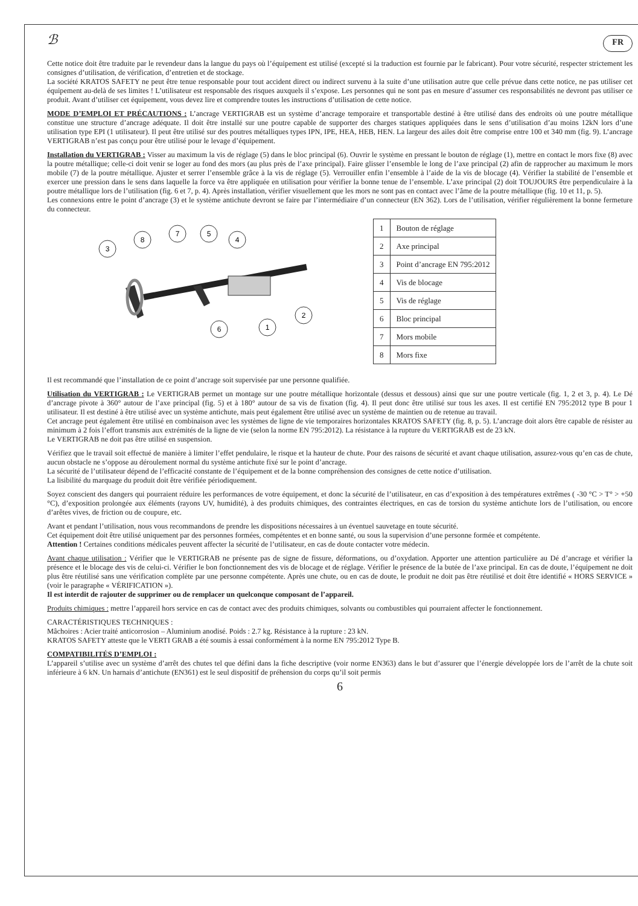ℬ FR
Cette notice doit être traduite par le revendeur dans la langue du pays où l’équipement est utilisé (excepté si la traduction est fournie par le fabricant). Pour votre sécurité, respecter strictement les consignes d’utilisation, de vérification, d’entretien et de stockage.
La société KRATOS SAFETY ne peut être tenue responsable pour tout accident direct ou indirect survenu à la suite d’une utilisation autre que celle prévue dans cette notice, ne pas utiliser cet équipement au-delà de ses limites ! L’utilisateur est responsable des risques auxquels il s’expose. Les personnes qui ne sont pas en mesure d’assumer ces responsabilités ne devront pas utiliser ce produit. Avant d’utiliser cet équipement, vous devez lire et comprendre toutes les instructions d’utilisation de cette notice.
MODE D’EMPLOI ET PRÉCAUTIONS : L’ancrage VERTIGRAB est un système d’ancrage temporaire et transportable destiné à être utilisé dans des endroits où une poutre métallique constitue une structure d’ancrage adéquate. Il doit être installé sur une poutre capable de supporter des charges statiques appliquées dans le sens d’utilisation d’au moins 12kN lors d’une utilisation type EPI (1 utilisateur). Il peut être utilisé sur des poutres métalliques types IPN, IPE, HEA, HEB, HEN. La largeur des ailes doit être comprise entre 100 et 340 mm (fig. 9). L’ancrage VERTIGRAB n’est pas conçu pour être utilisé pour le levage d’équipement.
Installation du VERTIGRAB : Visser au maximum la vis de réglage (5) dans le bloc principal (6). Ouvrir le système en pressant le bouton de réglage (1), mettre en contact le mors fixe (8) avec la poutre métallique; celle-ci doit venir se loger au fond des mors (au plus près de l’axe principal). Faire glisser l’ensemble le long de l’axe principal (2) afin de rapprocher au maximum le mors mobile (7) de la poutre métallique. Ajuster et serrer l’ensemble grâce à la vis de réglage (5). Verrouiller enfin l’ensemble à l’aide de la vis de blocage (4). Vérifier la stabilité de l’ensemble et exercer une pression dans le sens dans laquelle la force va être appliquée en utilisation pour vérifier la bonne tenue de l’ensemble. L’axe principal (2) doit TOUJOURS être perpendiculaire à la poutre métallique lors de l’utilisation (fig. 6 et 7, p. 4). Après installation, vérifier visuellement que les mors ne sont pas en contact avec l’âme de la poutre métallique (fig. 10 et 11, p. 5).
Les connexions entre le point d’ancrage (3) et le système antichute devront se faire par l’intermédiaire d’un connecteur (EN 362). Lors de l’utilisation, vérifier régulièrement la bonne fermeture du connecteur.
3
8
7
5
4
2
6
1
| 1 | Bouton de réglage |
| 2 | Axe principal |
| 3 | Point d’ancrage EN 795:2012 |
| 4 | Vis de blocage |
| 5 | Vis de réglage |
| 6 | Bloc principal |
| 7 | Mors mobile |
| 8 | Mors fixe |
Il est recommandé que l’installation de ce point d’ancrage soit supervisée par une personne qualifiée.
Utilisation du VERTIGRAB : Le VERTIGRAB permet un montage sur une poutre métallique horizontale (dessus et dessous) ainsi que sur une poutre verticale (fig. 1, 2 et 3, p. 4). Le Dé d’ancrage pivote à 360° autour de l’axe principal (fig. 5) et à 180° autour de sa vis de fixation (fig. 4). Il peut donc être utilisé sur tous les axes. Il est certifié EN 795:2012 type B pour 1 utilisateur. Il est destiné à être utilisé avec un système antichute, mais peut également être utilisé avec un système de maintien ou de retenue au travail.
Cet ancrage peut également être utilisé en combinaison avec les systèmes de ligne de vie temporaires horizontales KRATOS SAFETY (fig. 8, p. 5). L’ancrage doit alors être capable de résister au minimum à 2 fois l’effort transmis aux extrémités de la ligne de vie (selon la norme EN 795:2012). La résistance à la rupture du VERTIGRAB est de 23 kN.
Le VERTIGRAB ne doit pas être utilisé en suspension.
Vérifiez que le travail soit effectué de manière à limiter l’effet pendulaire, le risque et la hauteur de chute. Pour des raisons de sécurité et avant chaque utilisation, assurez-vous qu’en cas de chute, aucun obstacle ne s’oppose au déroulement normal du système antichute fixé sur le point d’ancrage.
La sécurité de l’utilisateur dépend de l’efficacité constante de l’équipement et de la bonne compréhension des consignes de cette notice d’utilisation.
La lisibilité du marquage du produit doit être vérifiée périodiquement.
Soyez conscient des dangers qui pourraient réduire les performances de votre équipement, et donc la sécurité de l’utilisateur, en cas d’exposition à des températures extrêmes ( -30 °C > T° > +50 °C), d’exposition prolongée aux éléments (rayons UV, humidité), à des produits chimiques, des contraintes électriques, en cas de torsion du système antichute lors de l’utilisation, ou encore d’arêtes vives, de friction ou de coupure, etc.
Avant et pendant l’utilisation, nous vous recommandons de prendre les dispositions nécessaires à un éventuel sauvetage en toute sécurité.
Cet équipement doit être utilisé uniquement par des personnes formées, compétentes et en bonne santé, ou sous la supervision d’une personne formée et compétente.
Attention ! Certaines conditions médicales peuvent affecter la sécurité de l’utilisateur, en cas de doute contacter votre médecin.
Avant chaque utilisation : Vérifier que le VERTIGRAB ne présente pas de signe de fissure, déformations, ou d’oxydation. Apporter une attention particulière au Dé d’ancrage et vérifier la présence et le blocage des vis de celui-ci. Vérifier le bon fonctionnement des vis de blocage et de réglage. Vérifier le présence de la butée de l’axe principal. En cas de doute, l’équipement ne doit plus être réutilisé sans une vérification complète par une personne compétente. Après une chute, ou en cas de doute, le produit ne doit pas être réutilisé et doit être identifié « HORS SERVICE » (voir le paragraphe « VÉRIFICATION »).
Il est interdit de rajouter de supprimer ou de remplacer un quelconque composant de l’appareil.
Produits chimiques : mettre l’appareil hors service en cas de contact avec des produits chimiques, solvants ou combustibles qui pourraient affecter le fonctionnement.
CARACTÉRISTIQUES TECHNIQUES :
Mâchoires : Acier traité anticorrosion – Aluminium anodisé. Poids : 2.7 kg. Résistance à la rupture : 23 kN.
KRATOS SAFETY atteste que le VERTI GRAB a été soumis à essai conformément à la norme EN 795:2012 Type B.
COMPATIBILITÉS D’EMPLOI :
L’appareil s’utilise avec un système d’arrêt des chutes tel que défini dans la fiche descriptive (voir norme EN363) dans le but d’assurer que l’énergie développée lors de l’arrêt de la chute soit inférieure à 6 kN. Un harnais d’antichute (EN361) est le seul dispositif de préhension du corps qu’il soit permis
6